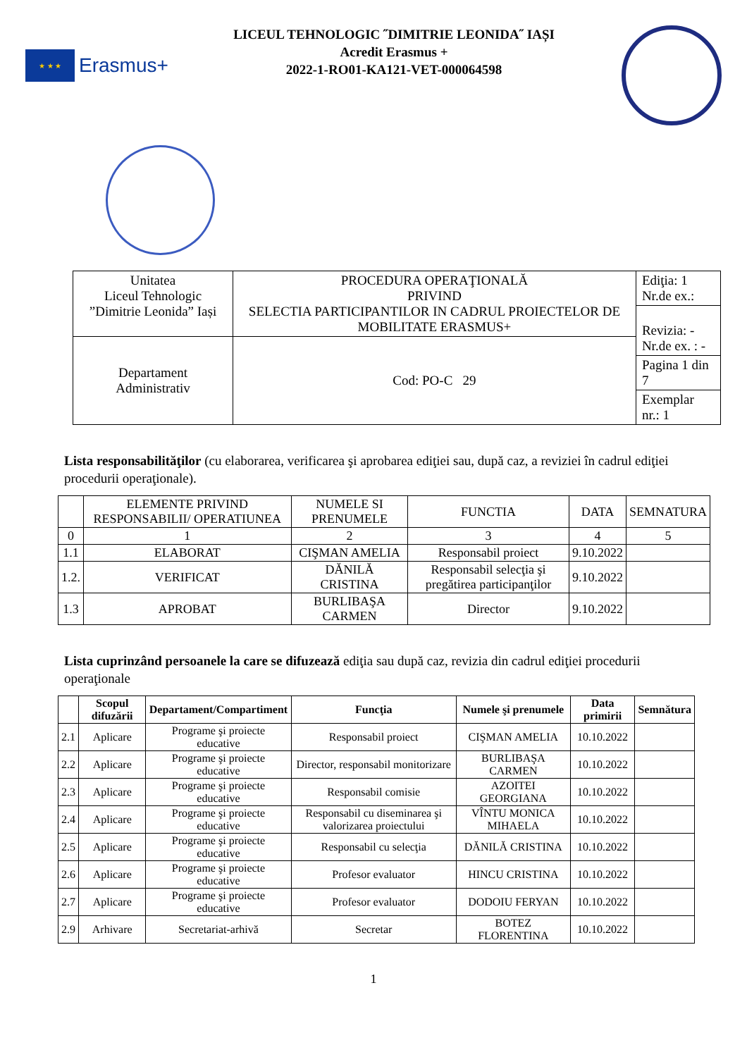★ ★ ★
Erasmus+
LICEUL TEHNOLOGIC ˝DIMITRIE LEONIDA˝ IAȘI
Acredit Erasmus +
2022-1-RO01-KA121-VET-000064598
| Unitatea Liceul Tehnologic ”Dimitrie Leonida” Iași | PROCEDURA OPERAŢIONALĂ PRIVIND SELECTIA PARTICIPANTILOR IN CADRUL PROIECTELOR DE MOBILITATE ERASMUS+ | Ediţia: 1 Nr.de ex.: |
| | | Revizia: - Nr.de ex. : - |
| Departament Administrativ | Cod: PO-C 29 | |
| | | Pagina 1 din 7 |
| | | Exemplar nr.: 1 |
Lista responsabilităţilor (cu elaborarea, verificarea şi aprobarea ediţiei sau, după caz, a reviziei în cadrul ediţiei procedurii operaţionale).
| | ELEMENTE PRIVIND RESPONSABILII/ OPERATIUNEA | NUMELE SI PRENUMELE | FUNCTIA | DATA | SEMNATURA |
| --- | --- | --- | --- | --- | --- |
| 0 | 1 | 2 | 3 | 4 | 5 |
| 1.1 | ELABORAT | CIŞMAN AMELIA | Responsabil proiect | 9.10.2022 | |
| 1.2. | VERIFICAT | DĂNILĂ CRISTINA | Responsabil selecţia şi pregătirea participanţilor | 9.10.2022 | |
| 1.3 | APROBAT | BURLIBAŞA CARMEN | Director | 9.10.2022 | |
Lista cuprinzând persoanele la care se difuzează ediţia sau după caz, revizia din cadrul ediţiei procedurii operaţionale
| | Scopul difuzării | Departament/Compartiment | Funcţia | Numele şi prenumele | Data primirii | Semnătura |
| --- | --- | --- | --- | --- | --- | --- |
| 2.1 | Aplicare | Programe şi proiecte educative | Responsabil proiect | CIŞMAN AMELIA | 10.10.2022 | |
| 2.2 | Aplicare | Programe şi proiecte educative | Director, responsabil monitorizare | BURLIBAŞA CARMEN | 10.10.2022 | |
| 2.3 | Aplicare | Programe şi proiecte educative | Responsabil comisie | AZOITEI GEORGIANA | 10.10.2022 | |
| 2.4 | Aplicare | Programe şi proiecte educative | Responsabil cu diseminarea şi valorizarea proiectului | VÎNTU MONICA MIHAELA | 10.10.2022 | |
| 2.5 | Aplicare | Programe şi proiecte educative | Responsabil cu selecţia | DĂNILĂ CRISTINA | 10.10.2022 | |
| 2.6 | Aplicare | Programe şi proiecte educative | Profesor evaluator | HINCU CRISTINA | 10.10.2022 | |
| 2.7 | Aplicare | Programe şi proiecte educative | Profesor evaluator | DODOIU FERYAN | 10.10.2022 | |
| 2.9 | Arhivare | Secretariat-arhivă | Secretar | BOTEZ FLORENTINA | 10.10.2022 | |
1